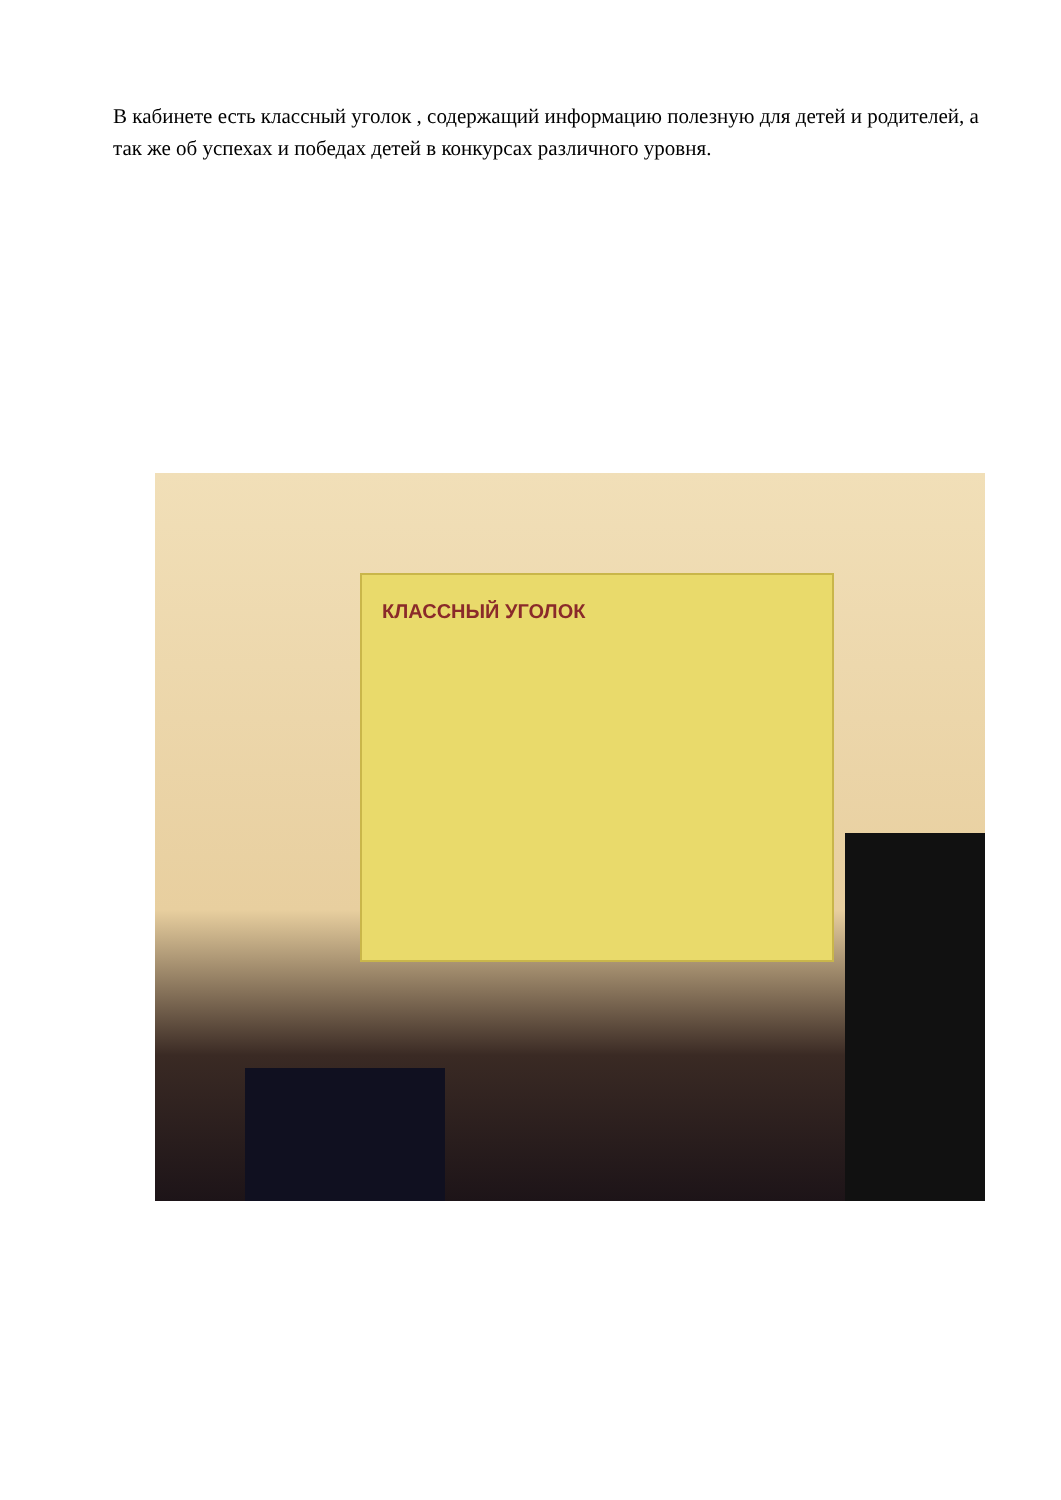В кабинете есть классный уголок , содержащий информацию полезную для детей и родителей, а так же об успехах и победах детей в конкурсах различного уровня.
КЛАССНЫЙ УГОЛОК